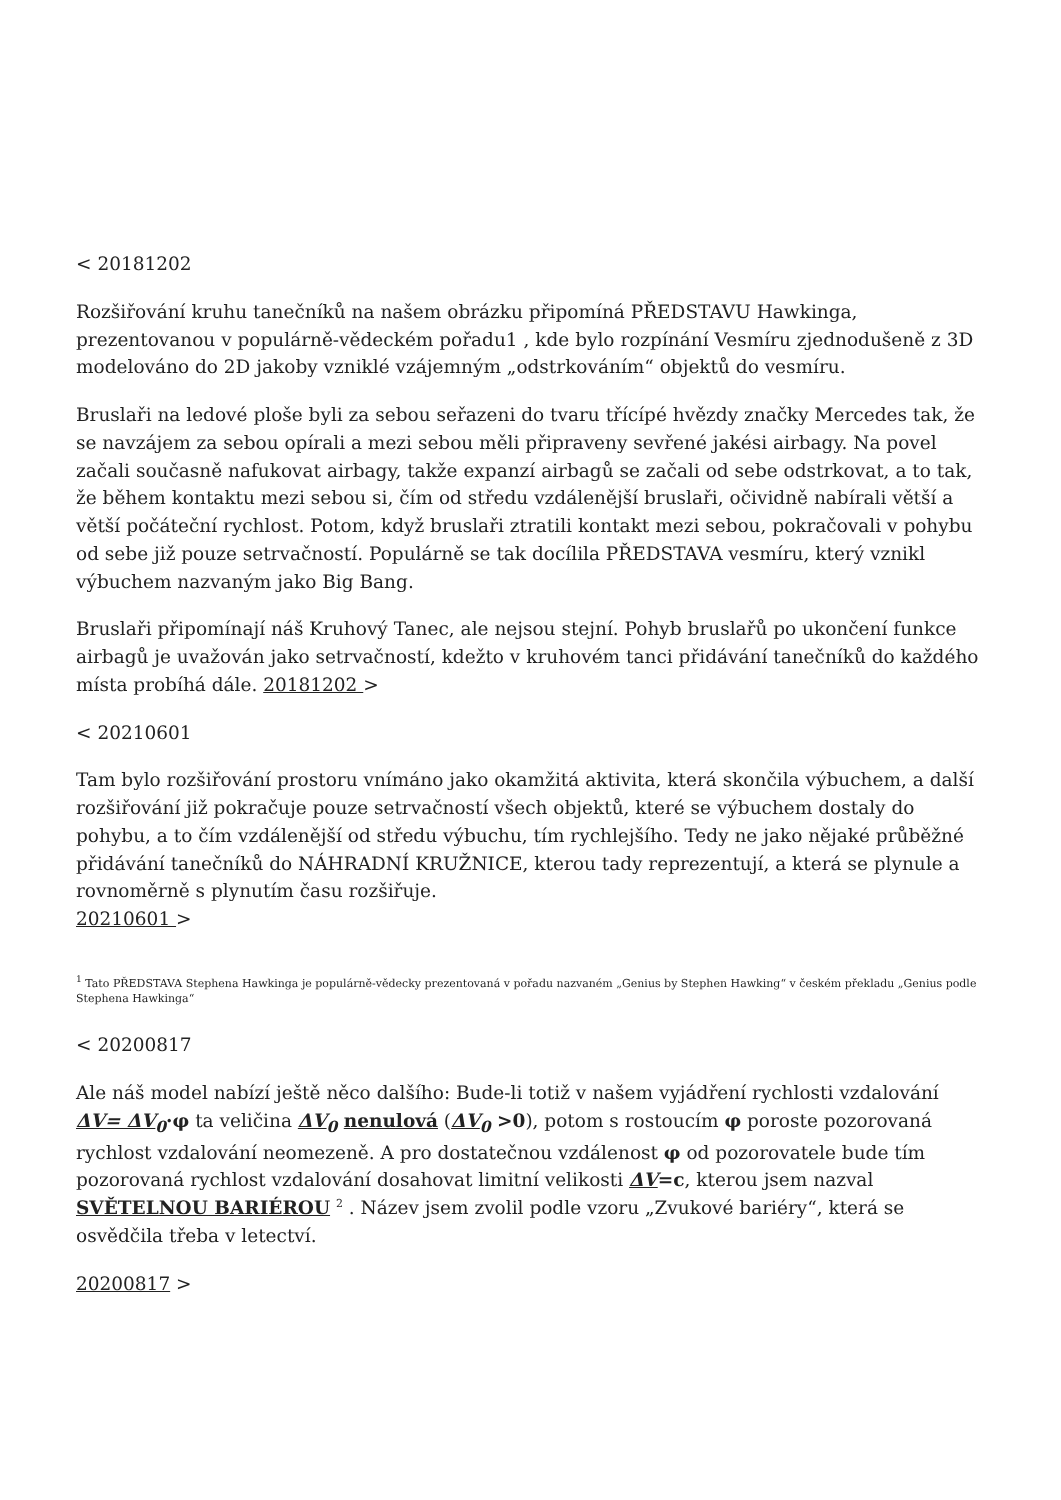< 20181202
Rozšiřování kruhu tanečníků na našem obrázku připomíná PŘEDSTAVU Hawkinga, prezentovanou v populárně-vědeckém pořadu1 , kde bylo rozpínání Vesmíru zjednodušeně z 3D modelováno do 2D jakoby vzniklé vzájemným „odstrkováním“ objektů do vesmíru.
Bruslaři na ledové ploše byli za sebou seřazeni do tvaru třícípé hvězdy značky Mercedes tak, že se navzájem za sebou opírali a mezi sebou měli připraveny sevřené jakési airbagy. Na povel začali současně nafukovat airbagy, takže expanzí airbagů se začali od sebe odstrkovat, a to tak, že během kontaktu mezi sebou si, čím od středu vzdálenější bruslaři, očividně nabírali větší a větší počáteční rychlost. Potom, když bruslaři ztratili kontakt mezi sebou, pokračovali v pohybu od sebe již pouze setrvačností. Populárně se tak docílila PŘEDSTAVA vesmíru, který vznikl výbuchem nazvaným jako Big Bang.
Bruslaři připomínají náš Kruhový Tanec, ale nejsou stejní. Pohyb bruslařů po ukončení funkce airbagů je uvažován jako setrvačností, kdežto v kruhovém tanci přidávání tanečníků do každého místa probíhá dále. 20181202 >
< 20210601
Tam bylo rozšiřování prostoru vnímáno jako okamžitá aktivita, která skončila výbuchem, a další rozšiřování již pokračuje pouze setrvačností všech objektů, které se výbuchem dostaly do pohybu, a to čím vzdálenější od středu výbuchu, tím rychlejšího. Tedy ne jako nějaké průběžné přidávání tanečníků do NÁHRADNÍ KRUŽNICE, kterou tady reprezentují, a která se plynule a rovnoměrně s plynutím času rozšiřuje.
20210601 >
<sup>1</sup> Tato PŘEDSTAVA Stephena Hawkinga je populárně-vědecky prezentovaná v pořadu nazvaném „Genius by Stephen Hawking“ v českém překladu „Genius podle Stephena Hawkinga“
< 20200817
Ale náš model nabízí ještě něco dalšího: Bude-li totiž v našem vyjádření rychlosti vzdalování ΔV= ΔV<sub>0</sub>·φ ta veličina ΔV<sub>0</sub> nenulová (ΔV<sub>0</sub> >0), potom s rostoucím φ poroste pozorovaná rychlost vzdalování neomezeně. A pro dostatečnou vzdálenost φ od pozorovatele bude tím pozorovaná rychlost vzdalování dosahovat limitní velikosti ΔV=c, kterou jsem nazval SVĚTELNOU BARIÉROU <sup>2</sup> . Název jsem zvolil podle vzoru „Zvukové bariéry“, která se osvědčila třeba v letectví.
20200817 >